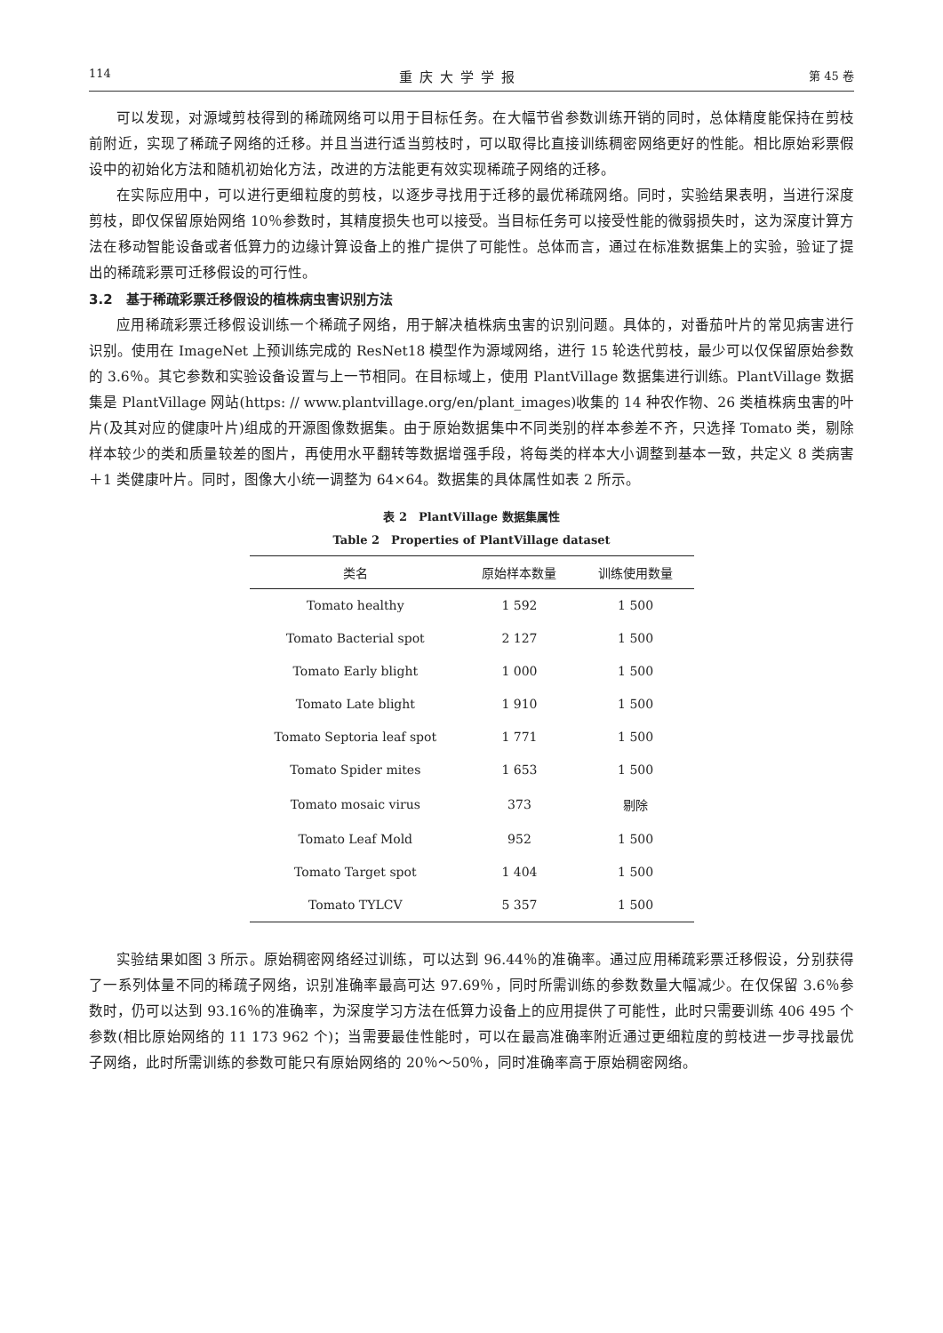114 重庆大学学报 第 45 卷
可以发现，对源域剪枝得到的稀疏网络可以用于目标任务。在大幅节省参数训练开销的同时，总体精度能保持在剪枝前附近，实现了稀疏子网络的迁移。并且当进行适当剪枝时，可以取得比直接训练稠密网络更好的性能。相比原始彩票假设中的初始化方法和随机初始化方法，改进的方法能更有效实现稀疏子网络的迁移。
在实际应用中，可以进行更细粒度的剪枝，以逐步寻找用于迁移的最优稀疏网络。同时，实验结果表明，当进行深度剪枝，即仅保留原始网络 10％参数时，其精度损失也可以接受。当目标任务可以接受性能的微弱损失时，这为深度计算方法在移动智能设备或者低算力的边缘计算设备上的推广提供了可能性。总体而言，通过在标准数据集上的实验，验证了提出的稀疏彩票可迁移假设的可行性。
3.2　基于稀疏彩票迁移假设的植株病虫害识别方法
应用稀疏彩票迁移假设训练一个稀疏子网络，用于解决植株病虫害的识别问题。具体的，对番茄叶片的常见病害进行识别。使用在 ImageNet 上预训练完成的 ResNet18 模型作为源域网络，进行 15 轮迭代剪枝，最少可以仅保留原始参数的 3.6％。其它参数和实验设备设置与上一节相同。在目标域上，使用 PlantVillage 数据集进行训练。PlantVillage 数据集是 PlantVillage 网站(https: // www.plantvillage.org/en/plant_images)收集的 14 种农作物、26 类植株病虫害的叶片(及其对应的健康叶片)组成的开源图像数据集。由于原始数据集中不同类别的样本参差不齐，只选择 Tomato 类，剔除样本较少的类和质量较差的图片，再使用水平翻转等数据增强手段，将每类的样本大小调整到基本一致，共定义 8 类病害＋1 类健康叶片。同时，图像大小统一调整为 64×64。数据集的具体属性如表 2 所示。
表 2　PlantVillage 数据集属性
Table 2　Properties of PlantVillage dataset
| 类名 | 原始样本数量 | 训练使用数量 |
| --- | --- | --- |
| Tomato healthy | 1 592 | 1 500 |
| Tomato Bacterial spot | 2 127 | 1 500 |
| Tomato Early blight | 1 000 | 1 500 |
| Tomato Late blight | 1 910 | 1 500 |
| Tomato Septoria leaf spot | 1 771 | 1 500 |
| Tomato Spider mites | 1 653 | 1 500 |
| Tomato mosaic virus | 373 | 剔除 |
| Tomato Leaf Mold | 952 | 1 500 |
| Tomato Target spot | 1 404 | 1 500 |
| Tomato TYLCV | 5 357 | 1 500 |
实验结果如图 3 所示。原始稠密网络经过训练，可以达到 96.44％的准确率。通过应用稀疏彩票迁移假设，分别获得了一系列体量不同的稀疏子网络，识别准确率最高可达 97.69％，同时所需训练的参数数量大幅减少。在仅保留 3.6％参数时，仍可以达到 93.16％的准确率，为深度学习方法在低算力设备上的应用提供了可能性，此时只需要训练 406 495 个参数(相比原始网络的 11 173 962 个)；当需要最佳性能时，可以在最高准确率附近通过更细粒度的剪枝进一步寻找最优子网络，此时所需训练的参数可能只有原始网络的 20％～50％，同时准确率高于原始稠密网络。